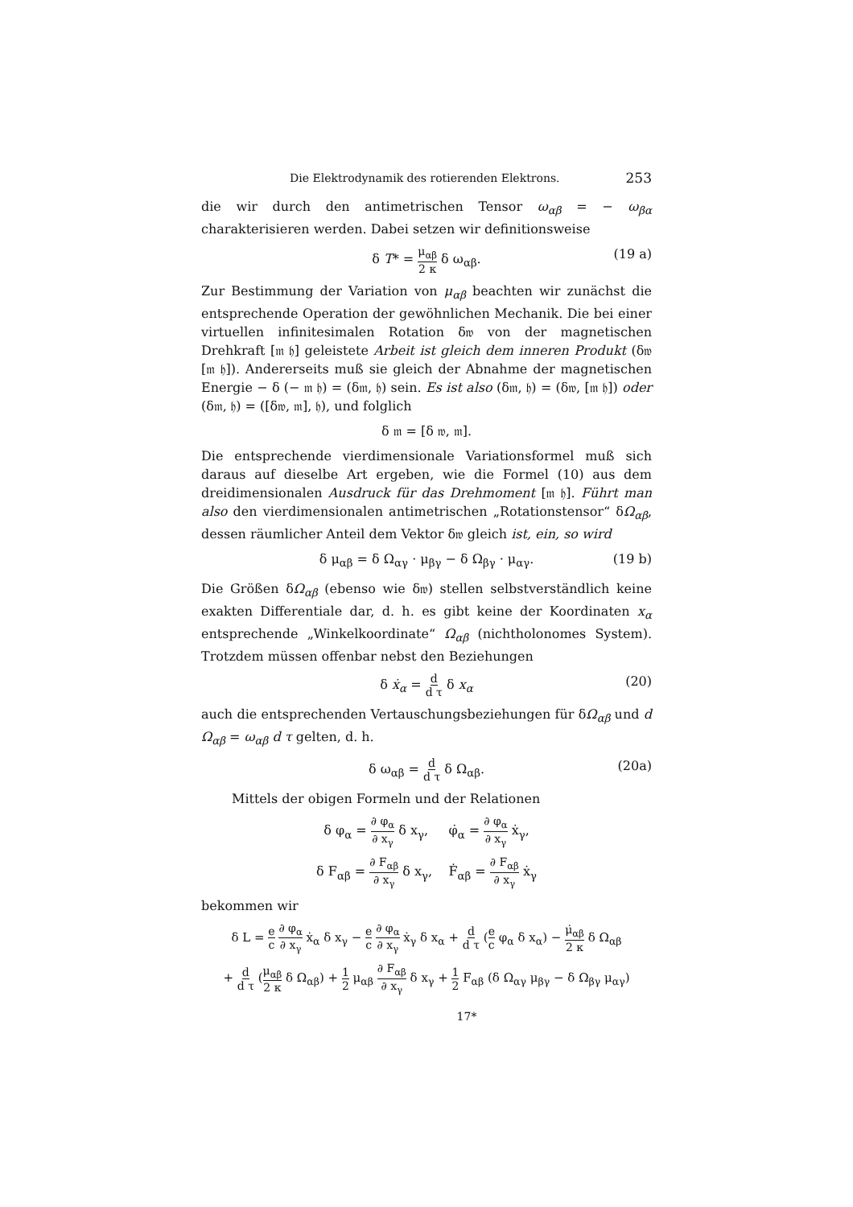Die Elektrodynamik des rotierenden Elektrons. 253
die wir durch den antimetrischen Tensor ω<sub>αβ</sub> = − ω<sub>βα</sub> charakterisieren werden. Dabei setzen wir definitionsweise
δ T* = μ<sub>αβ</sub> 2 κ δ ω<sub>αβ</sub>. (19 a)
Zur Bestimmung der Variation von μ<sub>αβ</sub> beachten wir zunächst die entsprechende Operation der gewöhnlichen Mechanik. Die bei einer virtuellen infinitesimalen Rotation δ𝔴 von der magnetischen Drehkraft [𝔪 𝔥] geleistete Arbeit ist gleich dem inneren Produkt (δ𝔴 [𝔪 𝔥]). Andererseits muß sie gleich der Abnahme der magnetischen Energie − δ (− 𝔪 𝔥) = (δ𝔪, 𝔥) sein. Es ist also (δ𝔪, 𝔥) = (δ𝔴, [𝔪 𝔥]) oder (δ𝔪, 𝔥) = ([δ𝔴, 𝔪], 𝔥), und folglich
δ 𝔪 = [δ 𝔴, 𝔪].
Die entsprechende vierdimensionale Variationsformel muß sich daraus auf dieselbe Art ergeben, wie die Formel (10) aus dem dreidimensionalen Ausdruck für das Drehmoment [𝔪 𝔥]. Führt man also den vierdimensionalen antimetrischen „Rotationstensor“ δΩ<sub>αβ</sub>, dessen räumlicher Anteil dem Vektor δ𝔴 gleich ist, ein, so wird
δ μ<sub>αβ</sub> = δ Ω<sub>αγ</sub> · μ<sub>βγ</sub> − δ Ω<sub>βγ</sub> · μ<sub>αγ</sub>. (19 b)
Die Größen δΩ<sub>αβ</sub> (ebenso wie δ𝔴) stellen selbstverständlich keine exakten Differentiale dar, d. h. es gibt keine der Koordinaten x<sub>α</sub> entsprechende „Winkelkoordinate“ Ω<sub>αβ</sub> (nichtholonomes System). Trotzdem müssen offenbar nebst den Beziehungen
δ ẋ<sub>α</sub> = d d τ δ x<sub>α</sub> (20)
auch die entsprechenden Vertauschungsbeziehungen für δΩ<sub>αβ</sub> und d Ω<sub>αβ</sub> = ω<sub>αβ</sub> d τ gelten, d. h.
δ ω<sub>αβ</sub> = d d τ δ Ω<sub>αβ</sub>. (20a)
Mittels der obigen Formeln und der Relationen
δ φ<sub>α</sub> = ∂ φ<sub>α</sub> ∂ x<sub>γ</sub> δ x<sub>γ</sub>, φ̇<sub>α</sub> = ∂ φ<sub>α</sub> ∂ x<sub>γ</sub> ẋ<sub>γ</sub>,
δ F<sub>αβ</sub> = ∂ F<sub>αβ</sub> ∂ x<sub>γ</sub> δ x<sub>γ</sub>, Ḟ<sub>αβ</sub> = ∂ F<sub>αβ</sub> ∂ x<sub>γ</sub> ẋ<sub>γ</sub>
bekommen wir
δ L = e c ∂ φ<sub>α</sub> ∂ x<sub>γ</sub> ẋ<sub>α</sub> δ x<sub>γ</sub> − e c ∂ φ<sub>α</sub> ∂ x<sub>γ</sub> ẋ<sub>γ</sub> δ x<sub>α</sub> + d d τ (e c φ<sub>α</sub> δ x<sub>α</sub>) − μ̇<sub>αβ</sub> 2 κ δ Ω<sub>αβ</sub>
+ d d τ (μ<sub>αβ</sub> 2 κ δ Ω<sub>αβ</sub>) + 1 2 μ<sub>αβ</sub> ∂ F<sub>αβ</sub> ∂ x<sub>γ</sub> δ x<sub>γ</sub> + 1 2 F<sub>αβ</sub> (δ Ω<sub>αγ</sub> μ<sub>βγ</sub> − δ Ω<sub>βγ</sub> μ<sub>αγ</sub>)
17*